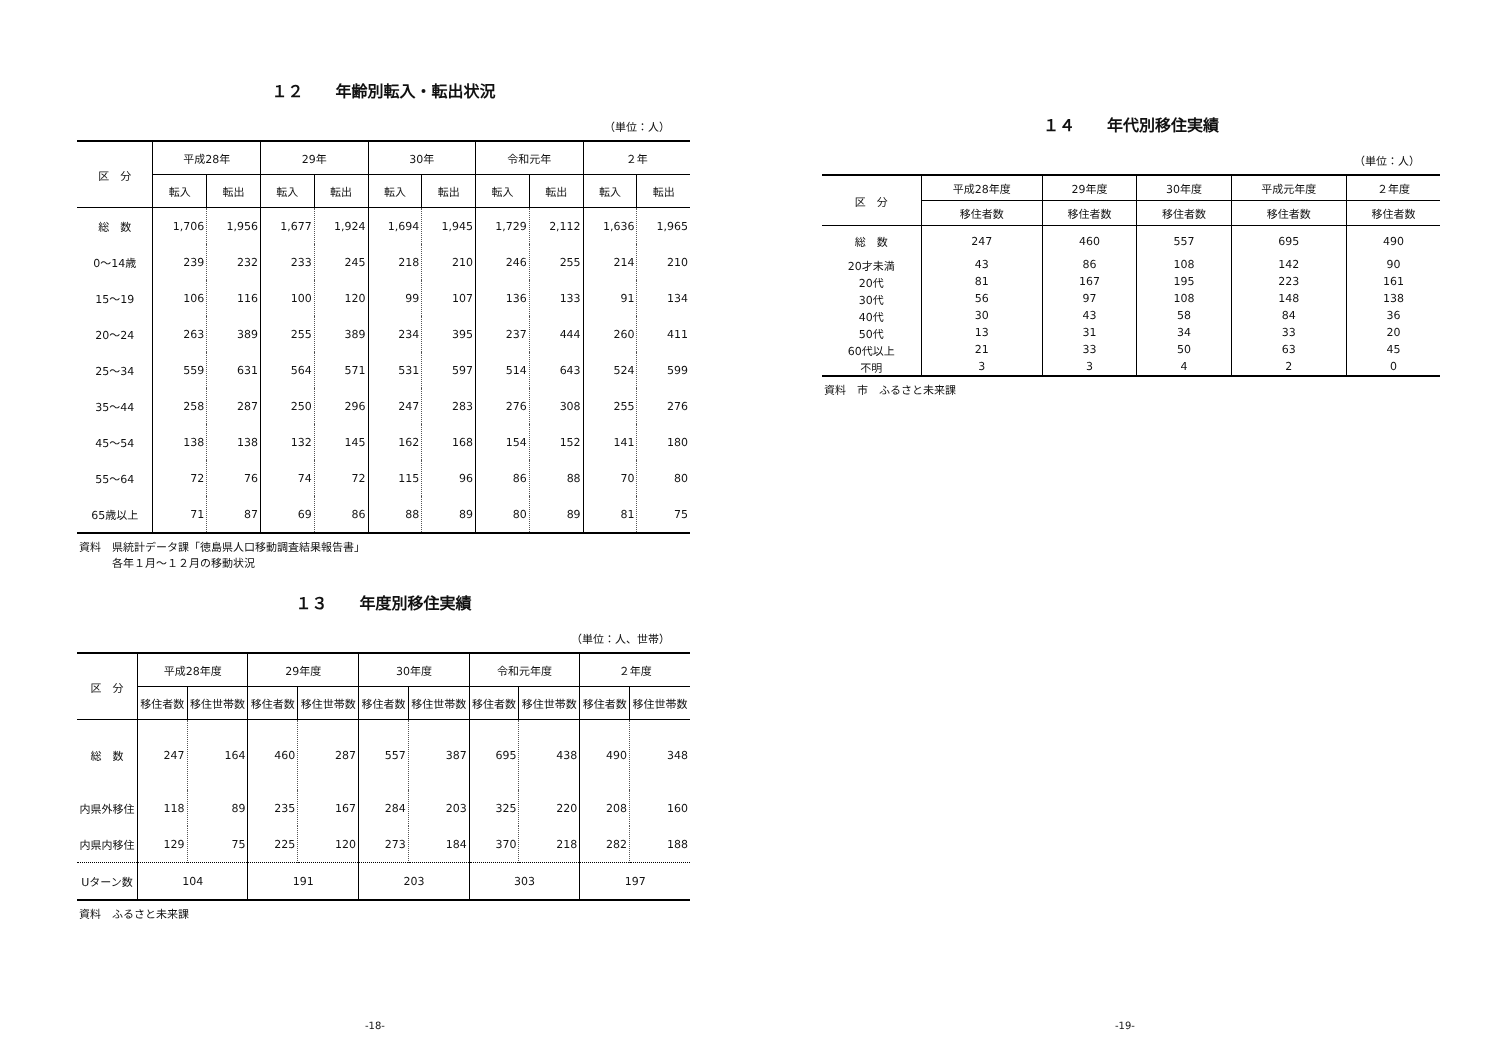１２　　年齢別転入・転出状況
（単位：人）
| 区 分 | 平成28年 | | 29年 | | 30年 | | 令和元年 | | ２年 | |
| --- | --- | --- | --- | --- | --- | --- | --- | --- | --- | --- |
| | 転入 | 転出 | 転入 | 転出 | 転入 | 転出 | 転入 | 転出 | 転入 | 転出 |
| 総 数 | 1,706 | 1,956 | 1,677 | 1,924 | 1,694 | 1,945 | 1,729 | 2,112 | 1,636 | 1,965 |
| 0～14歳 | 239 | 232 | 233 | 245 | 218 | 210 | 246 | 255 | 214 | 210 |
| 15～19 | 106 | 116 | 100 | 120 | 99 | 107 | 136 | 133 | 91 | 134 |
| 20～24 | 263 | 389 | 255 | 389 | 234 | 395 | 237 | 444 | 260 | 411 |
| 25～34 | 559 | 631 | 564 | 571 | 531 | 597 | 514 | 643 | 524 | 599 |
| 35～44 | 258 | 287 | 250 | 296 | 247 | 283 | 276 | 308 | 255 | 276 |
| 45～54 | 138 | 138 | 132 | 145 | 162 | 168 | 154 | 152 | 141 | 180 |
| 55～64 | 72 | 76 | 74 | 72 | 115 | 96 | 86 | 88 | 70 | 80 |
| 65歳以上 | 71 | 87 | 69 | 86 | 88 | 89 | 80 | 89 | 81 | 75 |
資料　県統計データ課「徳島県人口移動調査結果報告書」
　　　各年１月～１２月の移動状況
１３　　年度別移住実績
（単位：人、世帯）
| 区 分 | 平成28年度 | | 29年度 | | 30年度 | | 令和元年度 | | ２年度 | |
| --- | --- | --- | --- | --- | --- | --- | --- | --- | --- | --- |
| | 移住者数 | 移住世帯数 | 移住者数 | 移住世帯数 | 移住者数 | 移住世帯数 | 移住者数 | 移住世帯数 | 移住者数 | 移住世帯数 |
| 総 数 | 247 | 164 | 460 | 287 | 557 | 387 | 695 | 438 | 490 | 348 |
| 内県外移住 | 118 | 89 | 235 | 167 | 284 | 203 | 325 | 220 | 208 | 160 |
| 内県内移住 | 129 | 75 | 225 | 120 | 273 | 184 | 370 | 218 | 282 | 188 |
| Uターン数 | 104 | | 191 | | 203 | | 303 | | 197 | |
資料　ふるさと未来課
-18-
１４　　年代別移住実績
（単位：人）
| 区 分 | 平成28年度 | 29年度 | 30年度 | 平成元年度 | ２年度 |
| --- | --- | --- | --- | --- | --- |
| | 移住者数 | 移住者数 | 移住者数 | 移住者数 | 移住者数 |
| 総 数 | 247 | 460 | 557 | 695 | 490 |
| 20才未満 | 43 | 86 | 108 | 142 | 90 |
| 20代 | 81 | 167 | 195 | 223 | 161 |
| 30代 | 56 | 97 | 108 | 148 | 138 |
| 40代 | 30 | 43 | 58 | 84 | 36 |
| 50代 | 13 | 31 | 34 | 33 | 20 |
| 60代以上 | 21 | 33 | 50 | 63 | 45 |
| 不明 | 3 | 3 | 4 | 2 | 0 |
資料　市　ふるさと未来課
-19-